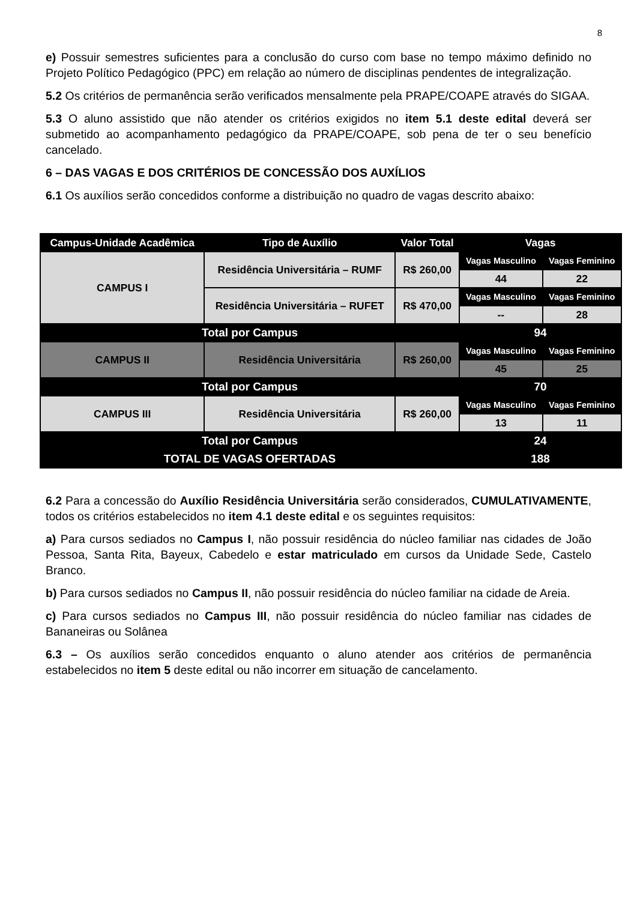8
e) Possuir semestres suficientes para a conclusão do curso com base no tempo máximo definido no Projeto Político Pedagógico (PPC) em relação ao número de disciplinas pendentes de integralização.
5.2 Os critérios de permanência serão verificados mensalmente pela PRAPE/COAPE através do SIGAA.
5.3 O aluno assistido que não atender os critérios exigidos no item 5.1 deste edital deverá ser submetido ao acompanhamento pedagógico da PRAPE/COAPE, sob pena de ter o seu benefício cancelado.
6 – DAS VAGAS E DOS CRITÉRIOS DE CONCESSÃO DOS AUXÍLIOS
6.1 Os auxílios serão concedidos conforme a distribuição no quadro de vagas descrito abaixo:
| Campus-Unidade Acadêmica | Tipo de Auxílio | Valor Total | Vagas | |
| --- | --- | --- | --- | --- |
| CAMPUS I | Residência Universitária – RUMF | R$ 260,00 | Vagas Masculino | Vagas Feminino |
| | | | 44 | 22 |
| | Residência Universitária – RUFET | R$ 470,00 | Vagas Masculino | Vagas Feminino |
| | | | -- | 28 |
| Total por Campus | | | 94 | |
| CAMPUS II | Residência Universitária | R$ 260,00 | Vagas Masculino | Vagas Feminino |
| | | | 45 | 25 |
| Total por Campus | | | 70 | |
| CAMPUS III | Residência Universitária | R$ 260,00 | Vagas Masculino | Vagas Feminino |
| | | | 13 | 11 |
| Total por Campus | | | 24 | |
| TOTAL DE VAGAS OFERTADAS | | | 188 | |
6.2 Para a concessão do Auxílio Residência Universitária serão considerados, CUMULATIVAMENTE, todos os critérios estabelecidos no item 4.1 deste edital e os seguintes requisitos:
a) Para cursos sediados no Campus I, não possuir residência do núcleo familiar nas cidades de João Pessoa, Santa Rita, Bayeux, Cabedelo e estar matriculado em cursos da Unidade Sede, Castelo Branco.
b) Para cursos sediados no Campus II, não possuir residência do núcleo familiar na cidade de Areia.
c) Para cursos sediados no Campus III, não possuir residência do núcleo familiar nas cidades de Bananeiras ou Solânea
6.3 – Os auxílios serão concedidos enquanto o aluno atender aos critérios de permanência estabelecidos no item 5 deste edital ou não incorrer em situação de cancelamento.